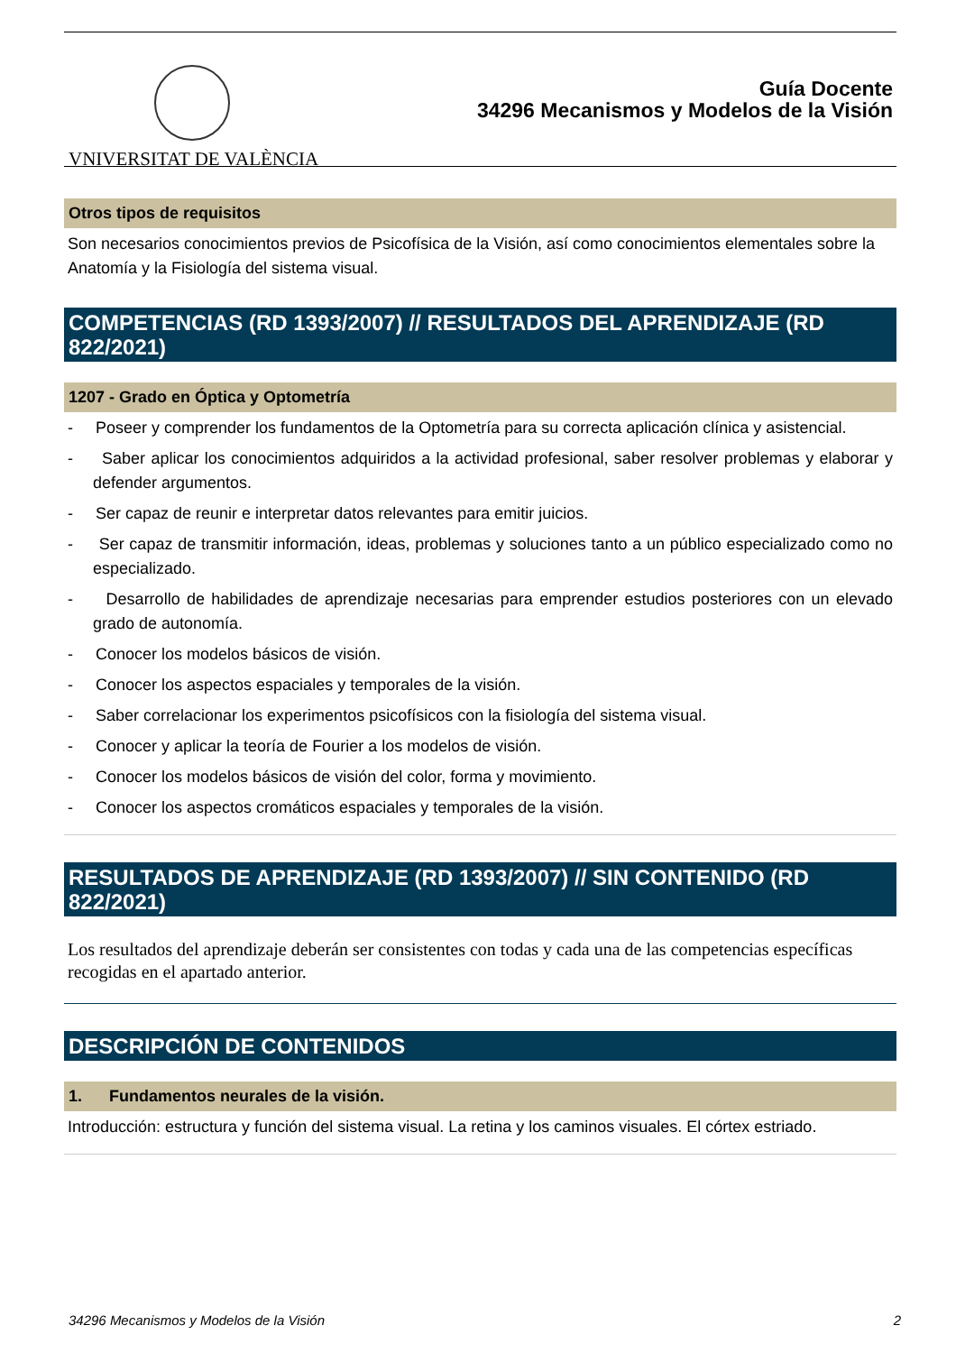VNIVERSITAT DE VALÈNCIA
Guía Docente
34296 Mecanismos y Modelos de la Visión
Otros tipos de requisitos
Son necesarios conocimientos previos de Psicofísica de la Visión, así como conocimientos elementales sobre la Anatomía y la Fisiología del sistema visual.
COMPETENCIAS (RD 1393/2007) // RESULTADOS DEL APRENDIZAJE (RD 822/2021)
1207 - Grado en Óptica y Optometría
- Poseer y comprender los fundamentos de la Optometría para su correcta aplicación clínica y asistencial.
- Saber aplicar los conocimientos adquiridos a la actividad profesional, saber resolver problemas y elaborar y defender argumentos.
- Ser capaz de reunir e interpretar datos relevantes para emitir juicios.
- Ser capaz de transmitir información, ideas, problemas y soluciones tanto a un público especializado como no especializado.
- Desarrollo de habilidades de aprendizaje necesarias para emprender estudios posteriores con un elevado grado de autonomía.
- Conocer los modelos básicos de visión.
- Conocer los aspectos espaciales y temporales de la visión.
- Saber correlacionar los experimentos psicofísicos con la fisiología del sistema visual.
- Conocer y aplicar la teoría de Fourier a los modelos de visión.
- Conocer los modelos básicos de visión del color, forma y movimiento.
- Conocer los aspectos cromáticos espaciales y temporales de la visión.
RESULTADOS DE APRENDIZAJE (RD 1393/2007) // SIN CONTENIDO (RD 822/2021)
Los resultados del aprendizaje deberán ser consistentes con todas y cada una de las competencias específicas recogidas en el apartado anterior.
DESCRIPCIÓN DE CONTENIDOS
1. Fundamentos neurales de la visión.
Introducción: estructura y función del sistema visual. La retina y los caminos visuales. El córtex estriado.
34296 Mecanismos y Modelos de la Visión 2